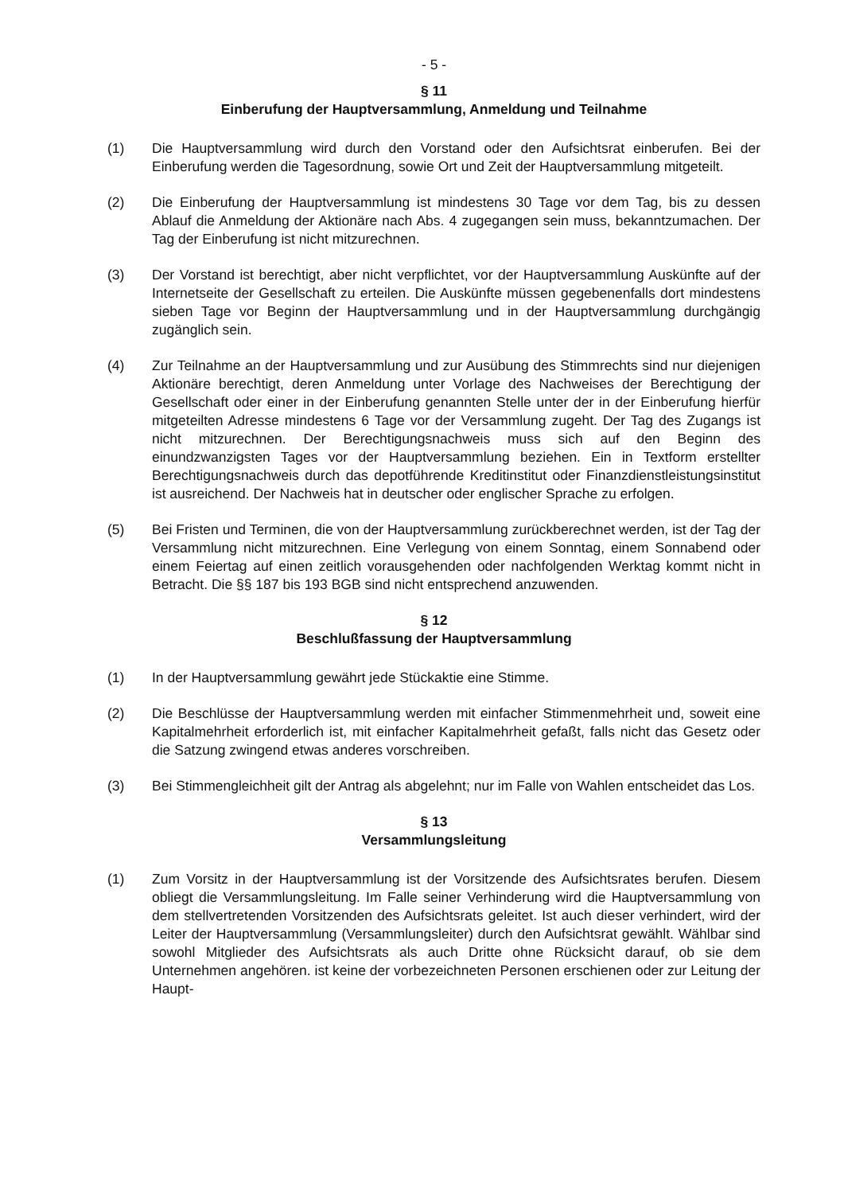- 5 -
§ 11
Einberufung der Hauptversammlung, Anmeldung und Teilnahme
(1) Die Hauptversammlung wird durch den Vorstand oder den Aufsichtsrat einberufen. Bei der Einberufung werden die Tagesordnung, sowie Ort und Zeit der Hauptversammlung mitgeteilt.
(2) Die Einberufung der Hauptversammlung ist mindestens 30 Tage vor dem Tag, bis zu dessen Ablauf die Anmeldung der Aktionäre nach Abs. 4 zugegangen sein muss, bekanntzumachen. Der Tag der Einberufung ist nicht mitzurechnen.
(3) Der Vorstand ist berechtigt, aber nicht verpflichtet, vor der Hauptversammlung Auskünfte auf der Internetseite der Gesellschaft zu erteilen. Die Auskünfte müssen gegebenenfalls dort mindestens sieben Tage vor Beginn der Hauptversammlung und in der Hauptversammlung durchgängig zugänglich sein.
(4) Zur Teilnahme an der Hauptversammlung und zur Ausübung des Stimmrechts sind nur diejenigen Aktionäre berechtigt, deren Anmeldung unter Vorlage des Nachweises der Berechtigung der Gesellschaft oder einer in der Einberufung genannten Stelle unter der in der Einberufung hierfür mitgeteilten Adresse mindestens 6 Tage vor der Versammlung zugeht. Der Tag des Zugangs ist nicht mitzurechnen. Der Berechtigungsnachweis muss sich auf den Beginn des einundzwanzigsten Tages vor der Hauptversammlung beziehen. Ein in Textform erstellter Berechtigungsnachweis durch das depotführende Kreditinstitut oder Finanzdienstleistungsinstitut ist ausreichend. Der Nachweis hat in deutscher oder englischer Sprache zu erfolgen.
(5) Bei Fristen und Terminen, die von der Hauptversammlung zurückberechnet werden, ist der Tag der Versammlung nicht mitzurechnen. Eine Verlegung von einem Sonntag, einem Sonnabend oder einem Feiertag auf einen zeitlich vorausgehenden oder nachfolgenden Werktag kommt nicht in Betracht. Die §§ 187 bis 193 BGB sind nicht entsprechend anzuwenden.
§ 12
Beschlußfassung der Hauptversammlung
(1) In der Hauptversammlung gewährt jede Stückaktie eine Stimme.
(2) Die Beschlüsse der Hauptversammlung werden mit einfacher Stimmenmehrheit und, soweit eine Kapitalmehrheit erforderlich ist, mit einfacher Kapitalmehrheit gefaßt, falls nicht das Gesetz oder die Satzung zwingend etwas anderes vorschreiben.
(3) Bei Stimmengleichheit gilt der Antrag als abgelehnt; nur im Falle von Wahlen entscheidet das Los.
§ 13
Versammlungsleitung
(1) Zum Vorsitz in der Hauptversammlung ist der Vorsitzende des Aufsichtsrates berufen. Diesem obliegt die Versammlungsleitung. Im Falle seiner Verhinderung wird die Hauptversammlung von dem stellvertretenden Vorsitzenden des Aufsichtsrats geleitet. Ist auch dieser verhindert, wird der Leiter der Hauptversammlung (Versammlungsleiter) durch den Aufsichtsrat gewählt. Wählbar sind sowohl Mitglieder des Aufsichtsrats als auch Dritte ohne Rücksicht darauf, ob sie dem Unternehmen angehören. ist keine der vorbezeichneten Personen erschienen oder zur Leitung der Haupt-